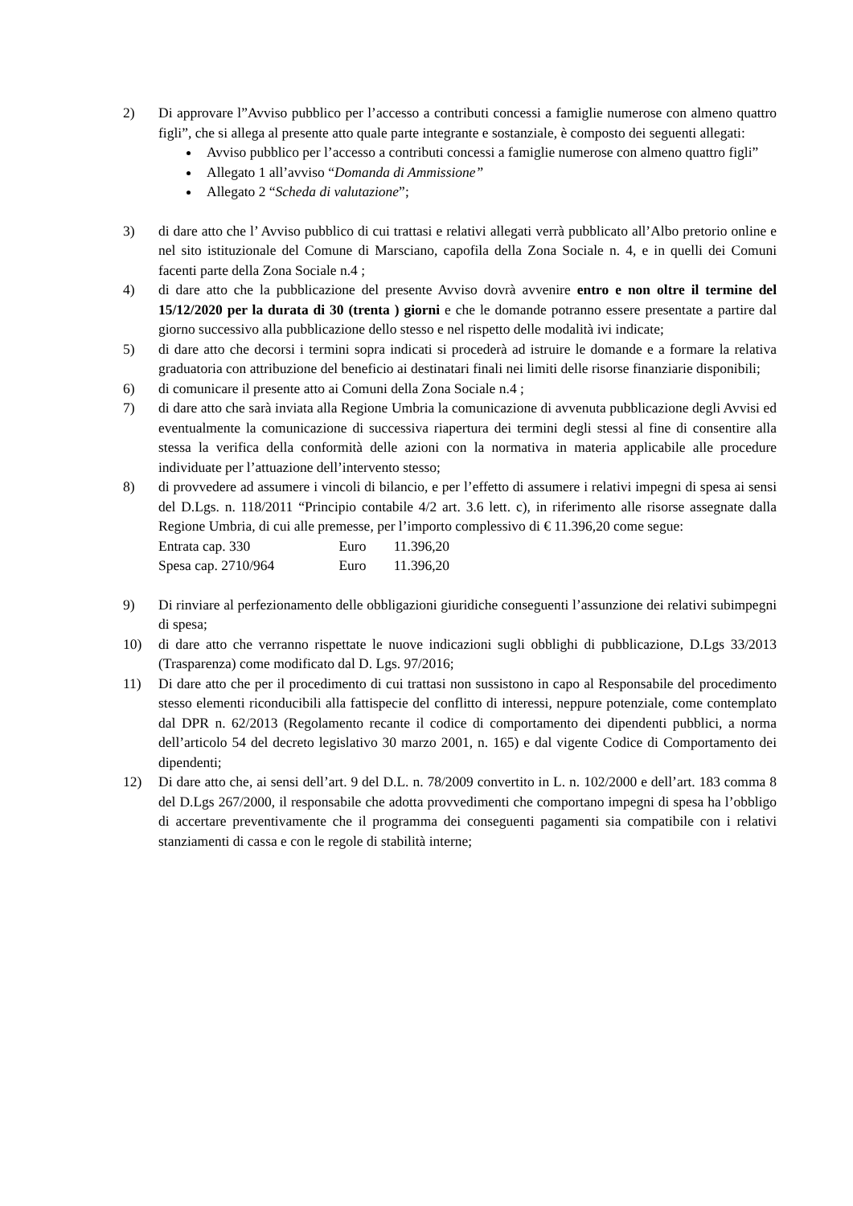2) Di approvare l”Avviso pubblico per l’accesso a contributi concessi a famiglie numerose con almeno quattro figli”, che si allega al presente atto quale parte integrante e sostanziale, è composto dei seguenti allegati:
Avviso pubblico per l’accesso a contributi concessi a famiglie numerose con almeno quattro figli”
Allegato 1 all’avviso “Domanda di Ammissione”
Allegato 2 “Scheda di valutazione”;
3) di dare atto che l’ Avviso pubblico di cui trattasi e relativi allegati verrà pubblicato all’Albo pretorio online e nel sito istituzionale del Comune di Marsciano, capofila della Zona Sociale n. 4, e in quelli dei Comuni facenti parte della Zona Sociale n.4 ;
4) di dare atto che la pubblicazione del presente Avviso dovrà avvenire entro e non oltre il termine del 15/12/2020 per la durata di 30 (trenta ) giorni e che le domande potranno essere presentate a partire dal giorno successivo alla pubblicazione dello stesso e nel rispetto delle modalità ivi indicate;
5) di dare atto che decorsi i termini sopra indicati si procederà ad istruire le domande e a formare la relativa graduatoria con attribuzione del beneficio ai destinatari finali nei limiti delle risorse finanziarie disponibili;
6) di comunicare il presente atto ai Comuni della Zona Sociale n.4 ;
7) di dare atto che sarà inviata alla Regione Umbria la comunicazione di avvenuta pubblicazione degli Avvisi ed eventualmente la comunicazione di successiva riapertura dei termini degli stessi al fine di consentire alla stessa la verifica della conformità delle azioni con la normativa in materia applicabile alle procedure individuate per l’attuazione dell’intervento stesso;
8) di provvedere ad assumere i vincoli di bilancio, e per l’effetto di assumere i relativi impegni di spesa ai sensi del D.Lgs. n. 118/2011 “Principio contabile 4/2 art. 3.6 lett. c), in riferimento alle risorse assegnate dalla Regione Umbria, di cui alle premesse, per l’importo complessivo di € 11.396,20 come segue:
Entrata cap. 330 Euro 11.396,20
Spesa cap. 2710/964 Euro 11.396,20
9) Di rinviare al perfezionamento delle obbligazioni giuridiche conseguenti l’assunzione dei relativi subimpegni di spesa;
10) di dare atto che verranno rispettate le nuove indicazioni sugli obblighi di pubblicazione, D.Lgs 33/2013 (Trasparenza) come modificato dal D. Lgs. 97/2016;
11) Di dare atto che per il procedimento di cui trattasi non sussistono in capo al Responsabile del procedimento stesso elementi riconducibili alla fattispecie del conflitto di interessi, neppure potenziale, come contemplato dal DPR n. 62/2013 (Regolamento recante il codice di comportamento dei dipendenti pubblici, a norma dell’articolo 54 del decreto legislativo 30 marzo 2001, n. 165) e dal vigente Codice di Comportamento dei dipendenti;
12) Di dare atto che, ai sensi dell’art. 9 del D.L. n. 78/2009 convertito in L. n. 102/2000 e dell’art. 183 comma 8 del D.Lgs 267/2000, il responsabile che adotta provvedimenti che comportano impegni di spesa ha l’obbligo di accertare preventivamente che il programma dei conseguenti pagamenti sia compatibile con i relativi stanziamenti di cassa e con le regole di stabilità interne;